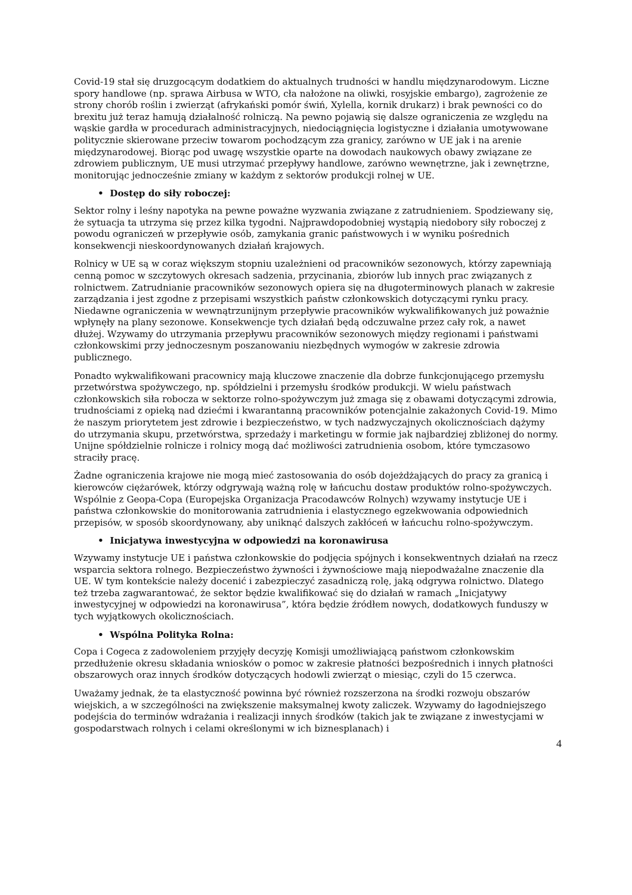Covid-19 stał się druzgocącym dodatkiem do aktualnych trudności w handlu międzynarodowym. Liczne spory handlowe (np. sprawa Airbusa w WTO, cła nałożone na oliwki, rosyjskie embargo), zagrożenie ze strony chorób roślin i zwierząt (afrykański pomór świń, Xylella, kornik drukarz) i brak pewności co do brexitu już teraz hamują działalność rolniczą. Na pewno pojawią się dalsze ograniczenia ze względu na wąskie gardła w procedurach administracyjnych, niedociągnięcia logistyczne i działania umotywowane politycznie skierowane przeciw towarom pochodzącym zza granicy, zarówno w UE jak i na arenie międzynarodowej. Biorąc pod uwagę wszystkie oparte na dowodach naukowych obawy związane ze zdrowiem publicznym, UE musi utrzymać przepływy handlowe, zarówno wewnętrzne, jak i zewnętrzne, monitorując jednocześnie zmiany w każdym z sektorów produkcji rolnej w UE.
• Dostęp do siły roboczej:
Sektor rolny i leśny napotyka na pewne poważne wyzwania związane z zatrudnieniem. Spodziewany się, że sytuacja ta utrzyma się przez kilka tygodni. Najprawdopodobniej wystąpią niedobory siły roboczej z powodu ograniczeń w przepływie osób, zamykania granic państwowych i w wyniku pośrednich konsekwencji nieskoordynowanych działań krajowych.
Rolnicy w UE są w coraz większym stopniu uzależnieni od pracowników sezonowych, którzy zapewniają cenną pomoc w szczytowych okresach sadzenia, przycinania, zbiorów lub innych prac związanych z rolnictwem. Zatrudnianie pracowników sezonowych opiera się na długoterminowych planach w zakresie zarządzania i jest zgodne z przepisami wszystkich państw członkowskich dotyczącymi rynku pracy. Niedawne ograniczenia w wewnątrzunijnym przepływie pracowników wykwalifikowanych już poważnie wpłynęły na plany sezonowe. Konsekwencje tych działań będą odczuwalne przez cały rok, a nawet dłużej. Wzywamy do utrzymania przepływu pracowników sezonowych między regionami i państwami członkowskimi przy jednoczesnym poszanowaniu niezbędnych wymogów w zakresie zdrowia publicznego.
Ponadto wykwalifikowani pracownicy mają kluczowe znaczenie dla dobrze funkcjonującego przemysłu przetwórstwa spożywczego, np. spółdzielni i przemysłu środków produkcji. W wielu państwach członkowskich siła robocza w sektorze rolno-spożywczym już zmaga się z obawami dotyczącymi zdrowia, trudnościami z opieką nad dziećmi i kwarantanną pracowników potencjalnie zakażonych Covid-19. Mimo że naszym priorytetem jest zdrowie i bezpieczeństwo, w tych nadzwyczajnych okolicznościach dążymy do utrzymania skupu, przetwórstwa, sprzedaży i marketingu w formie jak najbardziej zbliżonej do normy. Unijne spółdzielnie rolnicze i rolnicy mogą dać możliwości zatrudnienia osobom, które tymczasowo straciły pracę.
Żadne ograniczenia krajowe nie mogą mieć zastosowania do osób dojeżdżających do pracy za granicą i kierowców ciężarówek, którzy odgrywają ważną rolę w łańcuchu dostaw produktów rolno-spożywczych. Wspólnie z Geopa-Copa (Europejska Organizacja Pracodawców Rolnych) wzywamy instytucje UE i państwa członkowskie do monitorowania zatrudnienia i elastycznego egzekwowania odpowiednich przepisów, w sposób skoordynowany, aby uniknąć dalszych zakłóceń w łańcuchu rolno-spożywczym.
• Inicjatywa inwestycyjna w odpowiedzi na koronawirusa
Wzywamy instytucje UE i państwa członkowskie do podjęcia spójnych i konsekwentnych działań na rzecz wsparcia sektora rolnego. Bezpieczeństwo żywności i żywnościowe mają niepodważalne znaczenie dla UE. W tym kontekście należy docenić i zabezpieczyć zasadniczą rolę, jaką odgrywa rolnictwo. Dlatego też trzeba zagwarantować, że sektor będzie kwalifikować się do działań w ramach „Inicjatywy inwestycyjnej w odpowiedzi na koronawirusa”, która będzie źródłem nowych, dodatkowych funduszy w tych wyjątkowych okolicznościach.
• Wspólna Polityka Rolna:
Copa i Cogeca z zadowoleniem przyjęły decyzję Komisji umożliwiającą państwom członkowskim przedłużenie okresu składania wniosków o pomoc w zakresie płatności bezpośrednich i innych płatności obszarowych oraz innych środków dotyczących hodowli zwierząt o miesiąc, czyli do 15 czerwca.
Uważamy jednak, że ta elastyczność powinna być również rozszerzona na środki rozwoju obszarów wiejskich, a w szczególności na zwiększenie maksymalnej kwoty zaliczek. Wzywamy do łagodniejszego podejścia do terminów wdrażania i realizacji innych środków (takich jak te związane z inwestycjami w gospodarstwach rolnych i celami określonymi w ich biznesplanach) i
4